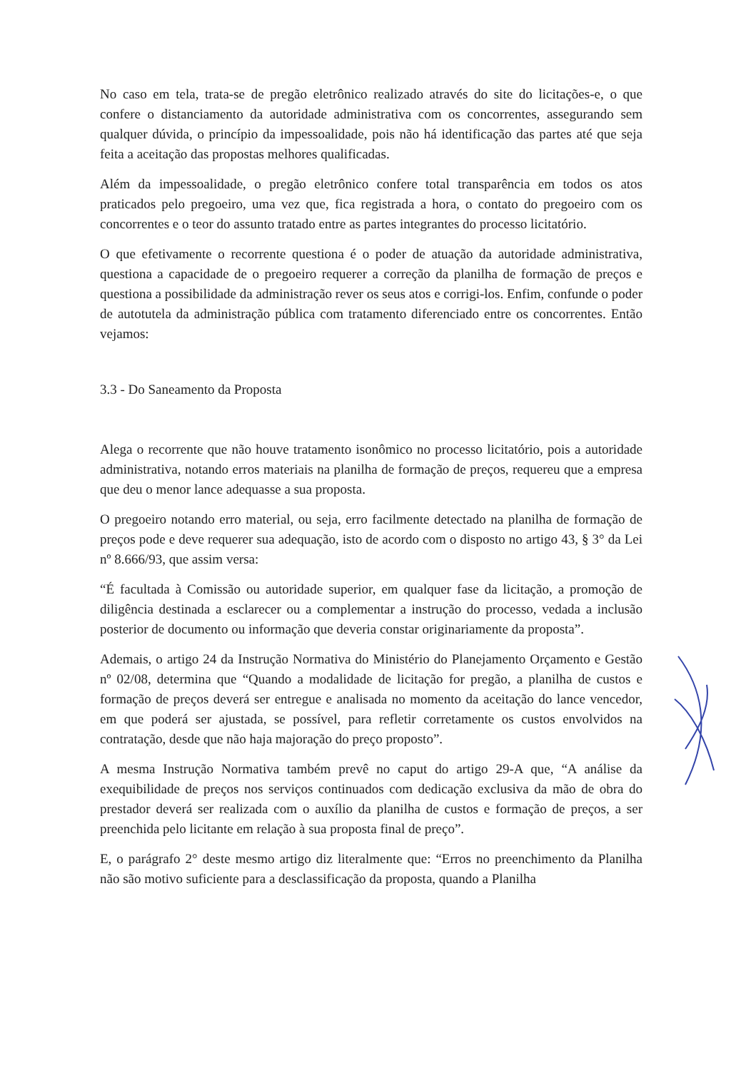No caso em tela, trata-se de pregão eletrônico realizado através do site do licitações-e, o que confere o distanciamento da autoridade administrativa com os concorrentes, assegurando sem qualquer dúvida, o princípio da impessoalidade, pois não há identificação das partes até que seja feita a aceitação das propostas melhores qualificadas.
Além da impessoalidade, o pregão eletrônico confere total transparência em todos os atos praticados pelo pregoeiro, uma vez que, fica registrada a hora, o contato do pregoeiro com os concorrentes e o teor do assunto tratado entre as partes integrantes do processo licitatório.
O que efetivamente o recorrente questiona é o poder de atuação da autoridade administrativa, questiona a capacidade de o pregoeiro requerer a correção da planilha de formação de preços e questiona a possibilidade da administração rever os seus atos e corrigi-los. Enfim, confunde o poder de autotutela da administração pública com tratamento diferenciado entre os concorrentes. Então vejamos:
3.3 - Do Saneamento da Proposta
Alega o recorrente que não houve tratamento isonômico no processo licitatório, pois a autoridade administrativa, notando erros materiais na planilha de formação de preços, requereu que a empresa que deu o menor lance adequasse a sua proposta.
O pregoeiro notando erro material, ou seja, erro facilmente detectado na planilha de formação de preços pode e deve requerer sua adequação, isto de acordo com o disposto no artigo 43, § 3° da Lei nº 8.666/93, que assim versa:
“É facultada à Comissão ou autoridade superior, em qualquer fase da licitação, a promoção de diligência destinada a esclarecer ou a complementar a instrução do processo, vedada a inclusão posterior de documento ou informação que deveria constar originariamente da proposta”.
Ademais, o artigo 24 da Instrução Normativa do Ministério do Planejamento Orçamento e Gestão nº 02/08, determina que “Quando a modalidade de licitação for pregão, a planilha de custos e formação de preços deverá ser entregue e analisada no momento da aceitação do lance vencedor, em que poderá ser ajustada, se possível, para refletir corretamente os custos envolvidos na contratação, desde que não haja majoração do preço proposto”.
A mesma Instrução Normativa também prevê no caput do artigo 29-A que, “A análise da exequibilidade de preços nos serviços continuados com dedicação exclusiva da mão de obra do prestador deverá ser realizada com o auxílio da planilha de custos e formação de preços, a ser preenchida pelo licitante em relação à sua proposta final de preço”.
E, o parágrafo 2° deste mesmo artigo diz literalmente que: “Erros no preenchimento da Planilha não são motivo suficiente para a desclassificação da proposta, quando a Planilha